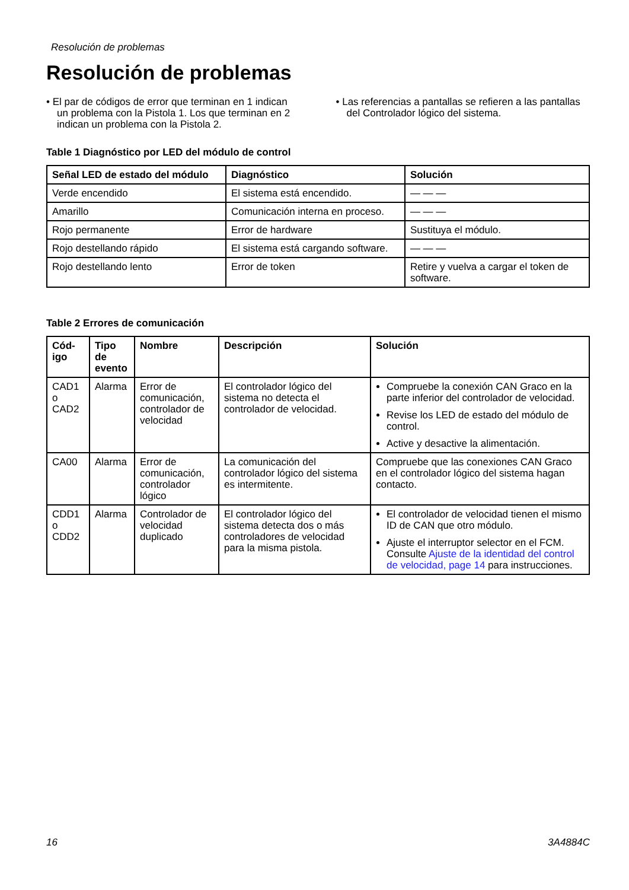Resolución de problemas
Resolución de problemas
• El par de códigos de error que terminan en 1 indican un problema con la Pistola 1. Los que terminan en 2 indican un problema con la Pistola 2.
• Las referencias a pantallas se refieren a las pantallas del Controlador lógico del sistema.
Table 1 Diagnóstico por LED del módulo de control
| Señal LED de estado del módulo | Diagnóstico | Solución |
| --- | --- | --- |
| Verde encendido | El sistema está encendido. | — — — |
| Amarillo | Comunicación interna en proceso. | — — — |
| Rojo permanente | Error de hardware | Sustituya el módulo. |
| Rojo destellando rápido | El sistema está cargando software. | — — — |
| Rojo destellando lento | Error de token | Retire y vuelva a cargar el token de software. |
Table 2 Errores de comunicación
| Cód-igo | Tipo de evento | Nombre | Descripción | Solución |
| --- | --- | --- | --- | --- |
| CAD1 o CAD2 | Alarma | Error de comunicación, controlador de velocidad | El controlador lógico del sistema no detecta el controlador de velocidad. | Compruebe la conexión CAN Graco en la parte inferior del controlador de velocidad. Revise los LED de estado del módulo de control. Active y desactive la alimentación. |
| CA00 | Alarma | Error de comunicación, controlador lógico | La comunicación del controlador lógico del sistema es intermitente. | Compruebe que las conexiones CAN Graco en el controlador lógico del sistema hagan contacto. |
| CDD1 o CDD2 | Alarma | Controlador de velocidad duplicado | El controlador lógico del sistema detecta dos o más controladores de velocidad para la misma pistola. | El controlador de velocidad tienen el mismo ID de CAN que otro módulo. Ajuste el interruptor selector en el FCM. Consulte Ajuste de la identidad del control de velocidad, page 14 para instrucciones. |
16 3A4884C